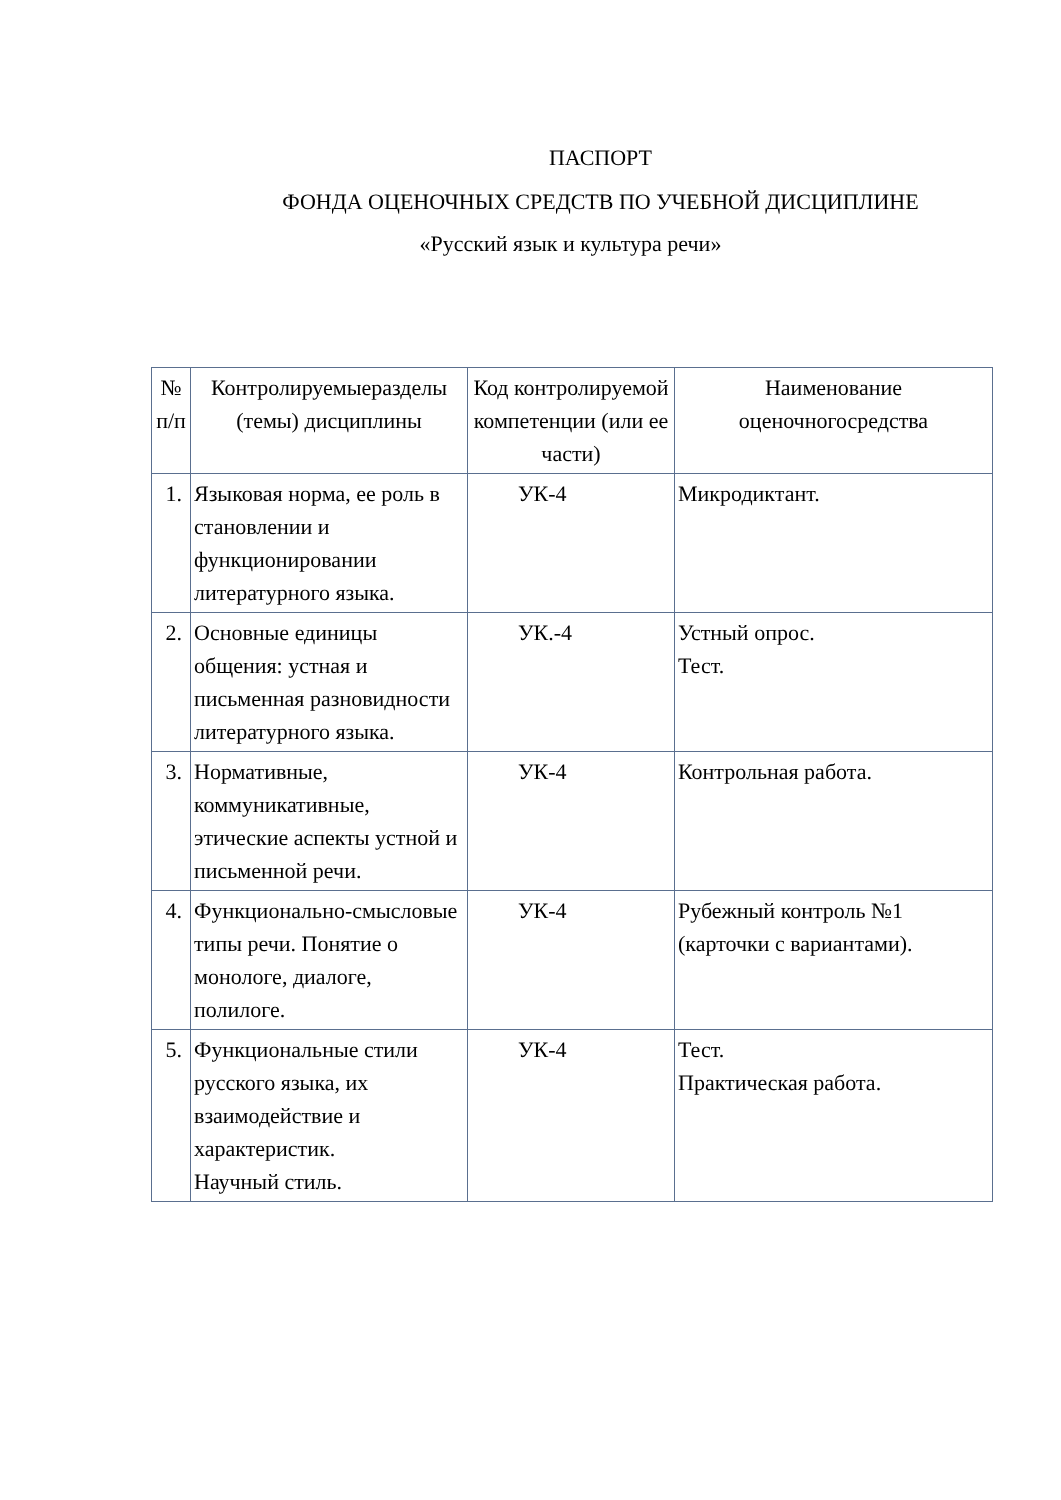ПАСПОРТ
ФОНДА ОЦЕНОЧНЫХ СРЕДСТВ ПО УЧЕБНОЙ ДИСЦИПЛИНЕ
«Русский язык и культура речи»
| № п/п | Контролируемыеразделы (темы) дисциплины | Код контролируемой компетенции (или ее части) | Наименование оценочногосредства |
| 1. | Языковая норма, ее роль в становлении и функционировании литературного языка. | УК-4 | Микродиктант. |
| 2. | Основные единицы общения: устная и письменная разновидности литературного языка. | УК.-4 | Устный опрос. Тест. |
| 3. | Нормативные, коммуникативные, этические аспекты устной и письменной речи. | УК-4 | Контрольная работа. |
| 4. | Функционально-смысловые типы речи. Понятие о монологе, диалоге, полилоге. | УК-4 | Рубежный контроль №1 (карточки с вариантами). |
| 5. | Функциональные стили русского языка, их взаимодействие и характеристик. Научный стиль. | УК-4 | Тест. Практическая работа. |